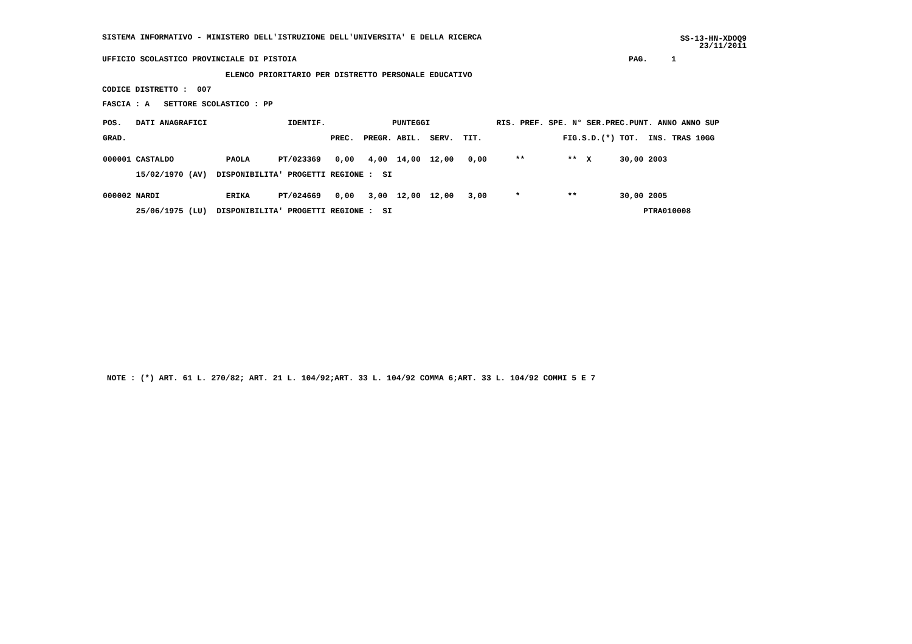SISTEMA INFORMATIVO - MINISTERO DELL'ISTRUZIONE DELL'UNIVERSITA' E DELLA RICERCA
SS-13-HN-XDOQ9
23/11/2011
UFFICIO SCOLASTICO PROVINCIALE DI PISTOIA                                                                      PAG.     1
                          ELENCO PRIORITARIO PER DISTRETTO PERSONALE EDUCATIVO
CODICE DISTRETTO :  007
FASCIA : A   SETTORE SCOLASTICO : PP
| POS. DATI ANAGRAFICI IDENTIF. PUNTEGGI RIS. PREF. SPE. N° SER.PREC.PUNT. ANNO ANNO SUP |
| GRAD. PREC. PREGR. ABIL. SERV. TIT. FIG.S.D.(*) TOT. INS. TRAS 10GG |
| 000001 CASTALDO PAOLA PT/023369 0,00 4,00 14,00 12,00 0,00 ** ** X 30,00 2003 |
| 15/02/1970 (AV) DISPONIBILITA' PROGETTI REGIONE : SI |
| 000002 NARDI ERIKA PT/024669 0,00 3,00 12,00 12,00 3,00 * ** 30,00 2005 |
| 25/06/1975 (LU) DISPONIBILITA' PROGETTI REGIONE : SI PTRA010008 |
 NOTE : (*) ART. 61 L. 270/82; ART. 21 L. 104/92;ART. 33 L. 104/92 COMMA 6;ART. 33 L. 104/92 COMMI 5 E 7